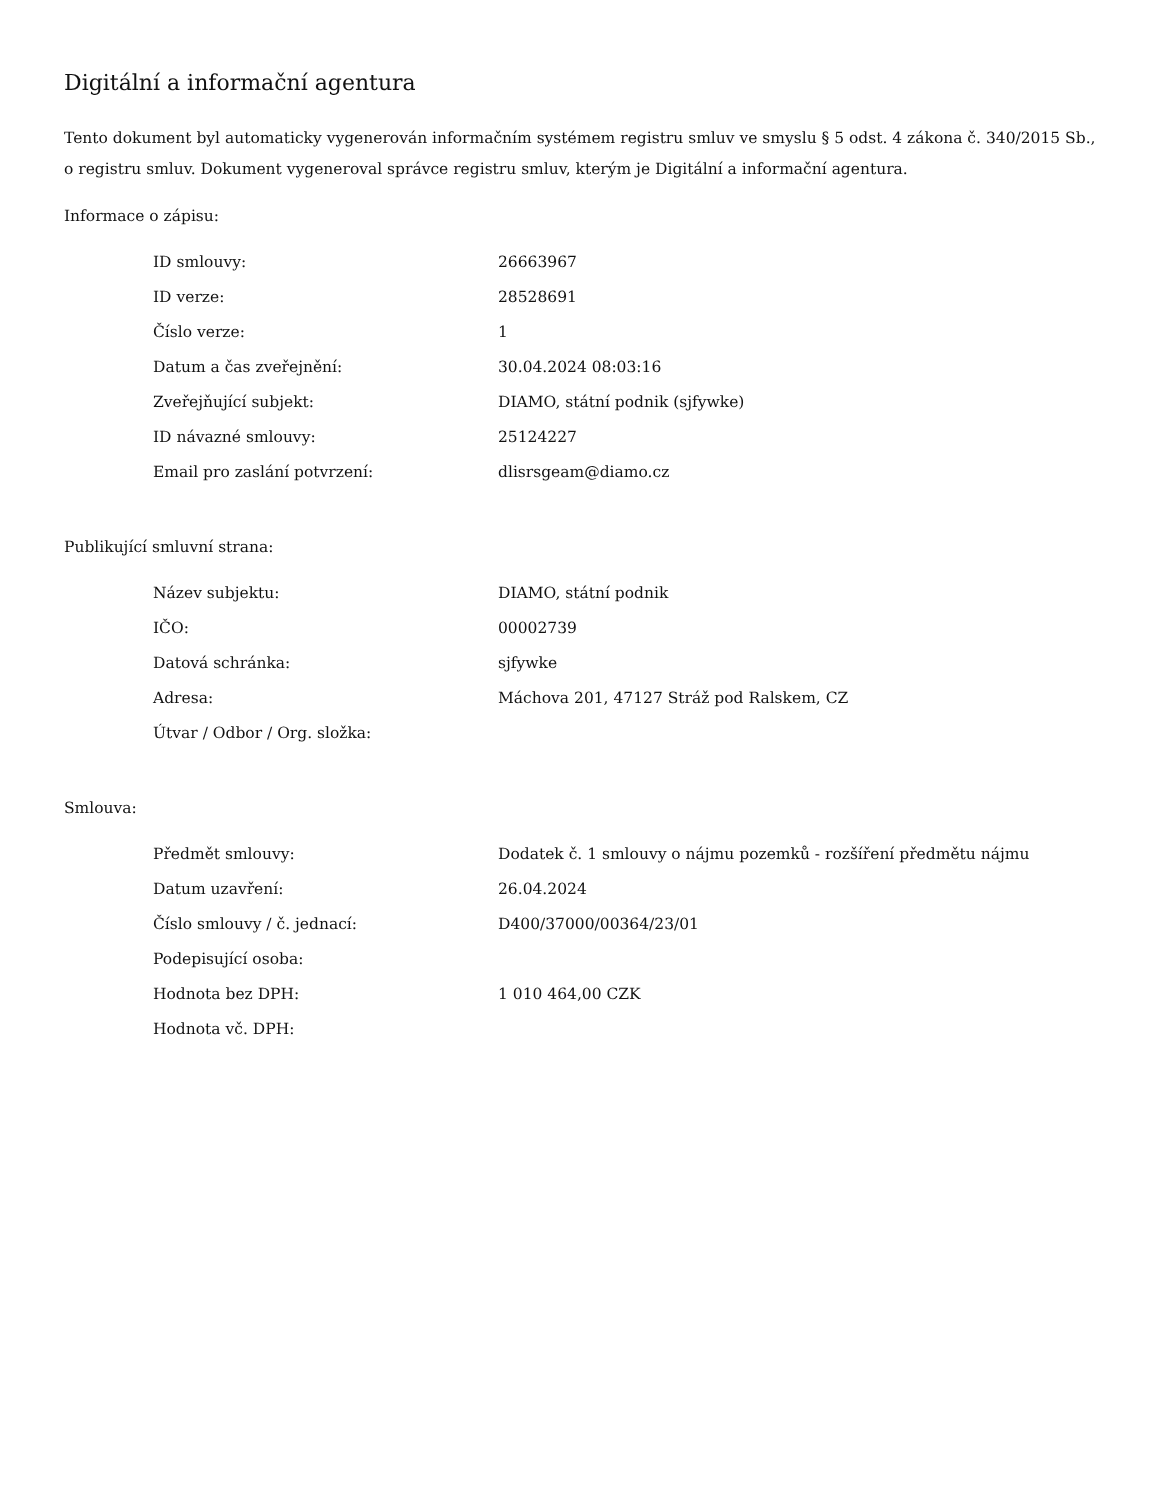Digitální a informační agentura
Tento dokument byl automaticky vygenerován informačním systémem registru smluv ve smyslu § 5 odst. 4 zákona č. 340/2015 Sb., o registru smluv. Dokument vygeneroval správce registru smluv, kterým je Digitální a informační agentura.
Informace o zápisu:
| ID smlouvy: | 26663967 |
| ID verze: | 28528691 |
| Číslo verze: | 1 |
| Datum a čas zveřejnění: | 30.04.2024 08:03:16 |
| Zveřejňující subjekt: | DIAMO, státní podnik (sjfywke) |
| ID návazné smlouvy: | 25124227 |
| Email pro zaslání potvrzení: | dlisrsgeam@diamo.cz |
Publikující smluvní strana:
| Název subjektu: | DIAMO, státní podnik |
| IČO: | 00002739 |
| Datová schránka: | sjfywke |
| Adresa: | Máchova 201, 47127 Stráž pod Ralskem, CZ |
| Útvar / Odbor / Org. složka: | |
Smlouva:
| Předmět smlouvy: | Dodatek č. 1 smlouvy o nájmu pozemků - rozšíření předmětu nájmu |
| Datum uzavření: | 26.04.2024 |
| Číslo smlouvy / č. jednací: | D400/37000/00364/23/01 |
| Podepisující osoba: | |
| Hodnota bez DPH: | 1 010 464,00 CZK |
| Hodnota vč. DPH: | |